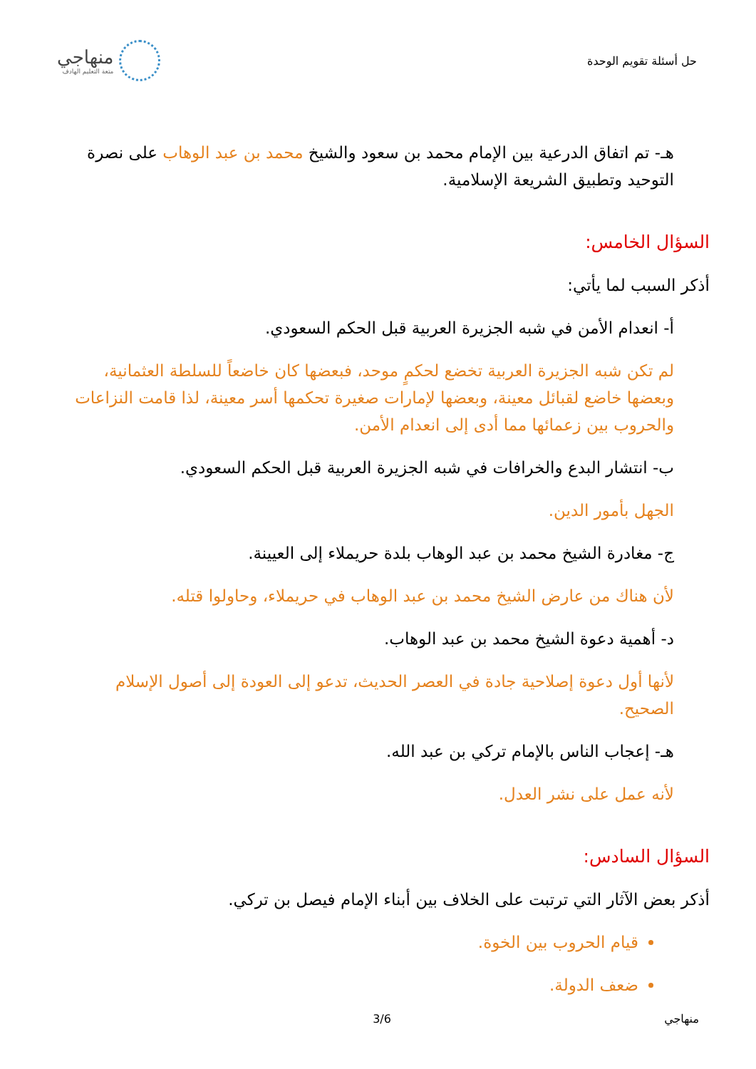حل أسئلة تقويم الوحدة
منهاجي
متعة التعليم الهادف
هـ- تم اتفاق الدرعية بين الإمام محمد بن سعود والشيخ محمد بن عبد الوهاب على نصرة التوحيد وتطبيق الشريعة الإسلامية.
السؤال الخامس:
أذكر السبب لما يأتي:
أ- انعدام الأمن في شبه الجزيرة العربية قبل الحكم السعودي.
لم تكن شبه الجزيرة العربية تخضع لحكمٍ موحد، فبعضها كان خاضعاً للسلطة العثمانية، وبعضها خاضع لقبائل معينة، وبعضها لإمارات صغيرة تحكمها أسر معينة، لذا قامت النزاعات والحروب بين زعمائها مما أدى إلى انعدام الأمن.
ب- انتشار البدع والخرافات في شبه الجزيرة العربية قبل الحكم السعودي.
الجهل بأمور الدين.
ج- مغادرة الشيخ محمد بن عبد الوهاب بلدة حريملاء إلى العيينة.
لأن هناك من عارض الشيخ محمد بن عبد الوهاب في حريملاء، وحاولوا قتله.
د- أهمية دعوة الشيخ محمد بن عبد الوهاب.
لأنها أول دعوة إصلاحية جادة في العصر الحديث، تدعو إلى العودة إلى أصول الإسلام الصحيح.
هـ- إعجاب الناس بالإمام تركي بن عبد الله.
لأنه عمل على نشر العدل.
السؤال السادس:
أذكر بعض الآثار التي ترتبت على الخلاف بين أبناء الإمام فيصل بن تركي.
قيام الحروب بين الخوة.
ضعف الدولة.
منهاجي 3/6